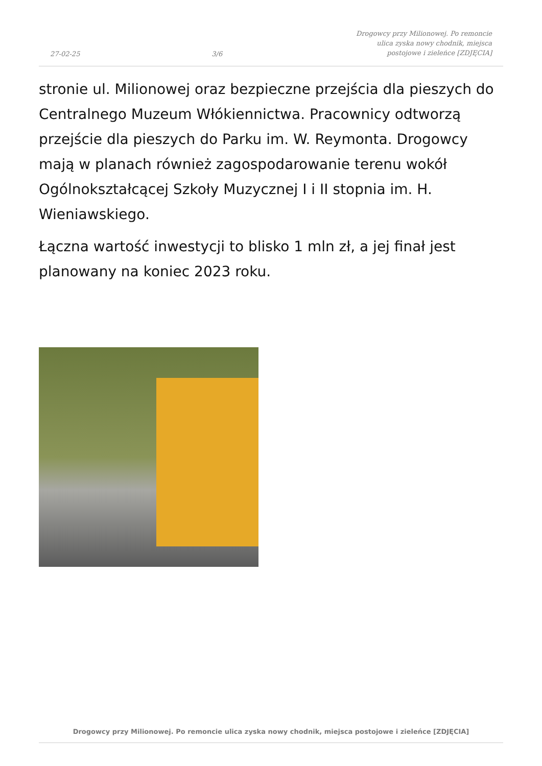27-02-25 3/6 Drogowcy przy Milionowej. Po remoncie ulica zyska nowy chodnik, miejsca postojowe i zieleńce [ZDJĘCIA]
stronie ul. Milionowej oraz bezpieczne przejścia dla pieszych do Centralnego Muzeum Włókiennictwa. Pracownicy odtworzą przejście dla pieszych do Parku im. W. Reymonta. Drogowcy mają w planach również zagospodarowanie terenu wokół Ogólnokształcącej Szkoły Muzycznej I i II stopnia im. H. Wieniawskiego.
Łączna wartość inwestycji to blisko 1 mln zł, a jej finał jest planowany na koniec 2023 roku.
Drogowcy przy Milionowej. Po remoncie ulica zyska nowy chodnik, miejsca postojowe i zieleńce [ZDJĘCIA]